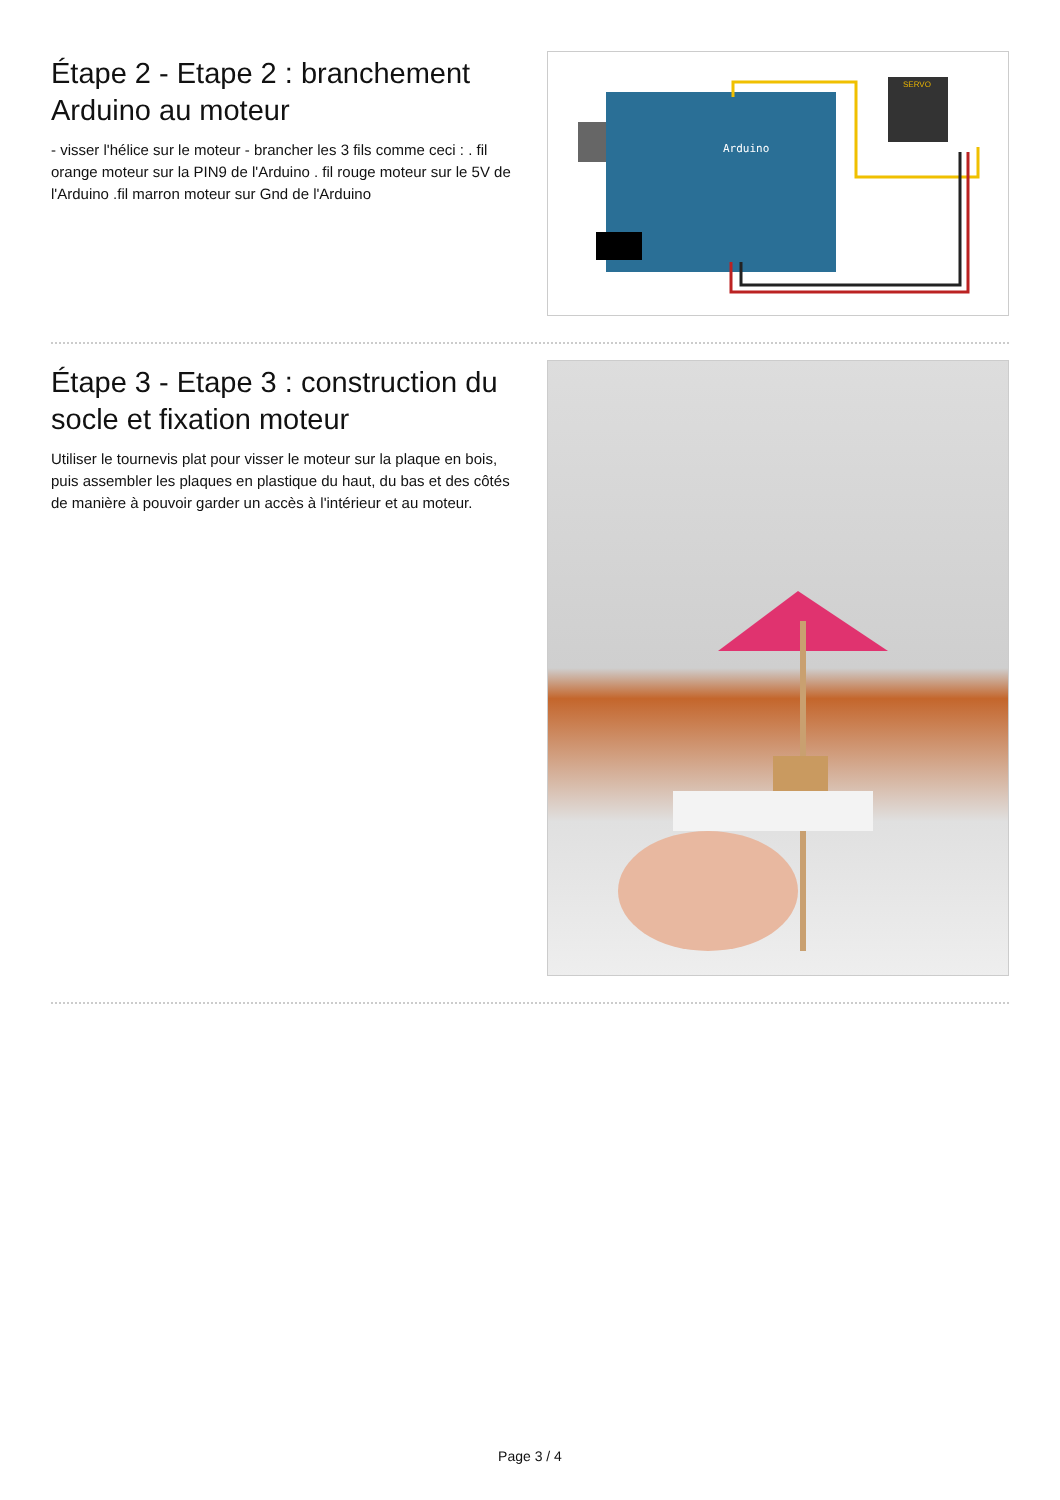Étape 2 - Etape 2 : branchement Arduino au moteur
- visser l'hélice sur le moteur - brancher les 3 fils comme ceci : . fil orange moteur sur la PIN9 de l'Arduino . fil rouge moteur sur le 5V de l'Arduino .fil marron moteur sur Gnd de l'Arduino
Arduino
SERVO
Étape 3 - Etape 3 : construction du socle et fixation moteur
Utiliser le tournevis plat pour visser le moteur sur la plaque en bois, puis assembler les plaques en plastique du haut, du bas et des côtés de manière à pouvoir garder un accès à l'intérieur et au moteur.
Page 3 / 4